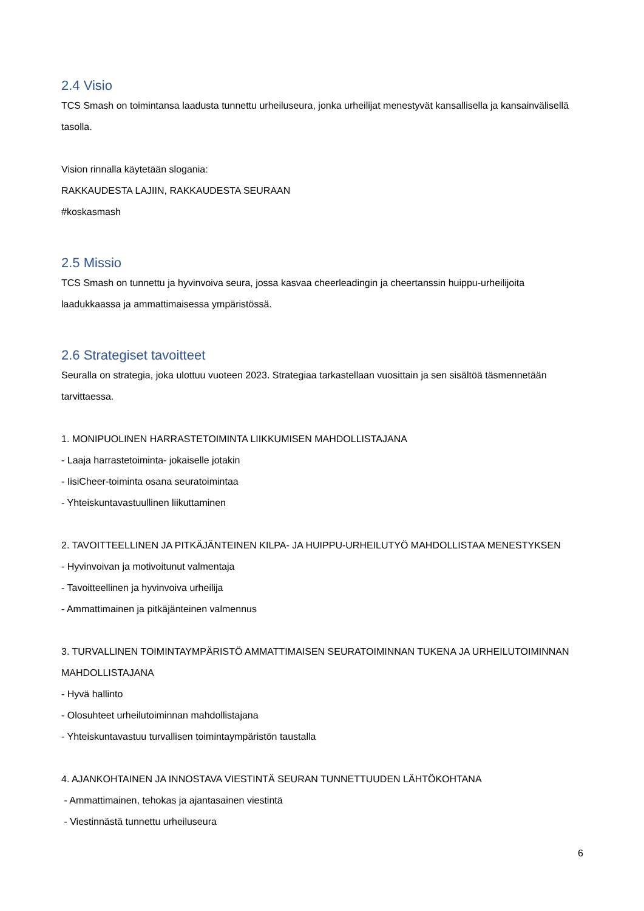2.4 Visio
TCS Smash on toimintansa laadusta tunnettu urheiluseura, jonka urheilijat menestyvät kansallisella ja kansainvälisellä tasolla.
Vision rinnalla käytetään slogania:
RAKKAUDESTA LAJIIN, RAKKAUDESTA SEURAAN
#koskasmash
2.5 Missio
TCS Smash on tunnettu ja hyvinvoiva seura, jossa kasvaa cheerleadingin ja cheertanssin huippu-urheilijoita laadukkaassa ja ammattimaisessa ympäristössä.
2.6 Strategiset tavoitteet
Seuralla on strategia, joka ulottuu vuoteen 2023. Strategiaa tarkastellaan vuosittain ja sen sisältöä täsmennetään tarvittaessa.
1. MONIPUOLINEN HARRASTETOIMINTA LIIKKUMISEN MAHDOLLISTAJANA
- Laaja harrastetoiminta- jokaiselle jotakin
- IisiCheer-toiminta osana seuratoimintaa
- Yhteiskuntavastuullinen liikuttaminen
2. TAVOITTEELLINEN JA PITKÄJÄNTEINEN KILPA- JA HUIPPU-URHEILUTYÖ MAHDOLLISTAA MENESTYKSEN
- Hyvinvoivan ja motivoitunut valmentaja
- Tavoitteellinen ja hyvinvoiva urheilija
- Ammattimainen ja pitkäjänteinen valmennus
3. TURVALLINEN TOIMINTAYMPÄRISTÖ AMMATTIMAISEN SEURATOIMINNAN TUKENA JA URHEILUTOIMINNAN MAHDOLLISTAJANA
- Hyvä hallinto
- Olosuhteet urheilutoiminnan mahdollistajana
- Yhteiskuntavastuu turvallisen toimintaympäristön taustalla
4. AJANKOHTAINEN JA INNOSTAVA VIESTINTÄ SEURAN TUNNETTUUDEN LÄHTÖKOHTANA
- Ammattimainen, tehokas ja ajantasainen viestintä
- Viestinnästä tunnettu urheiluseura
6